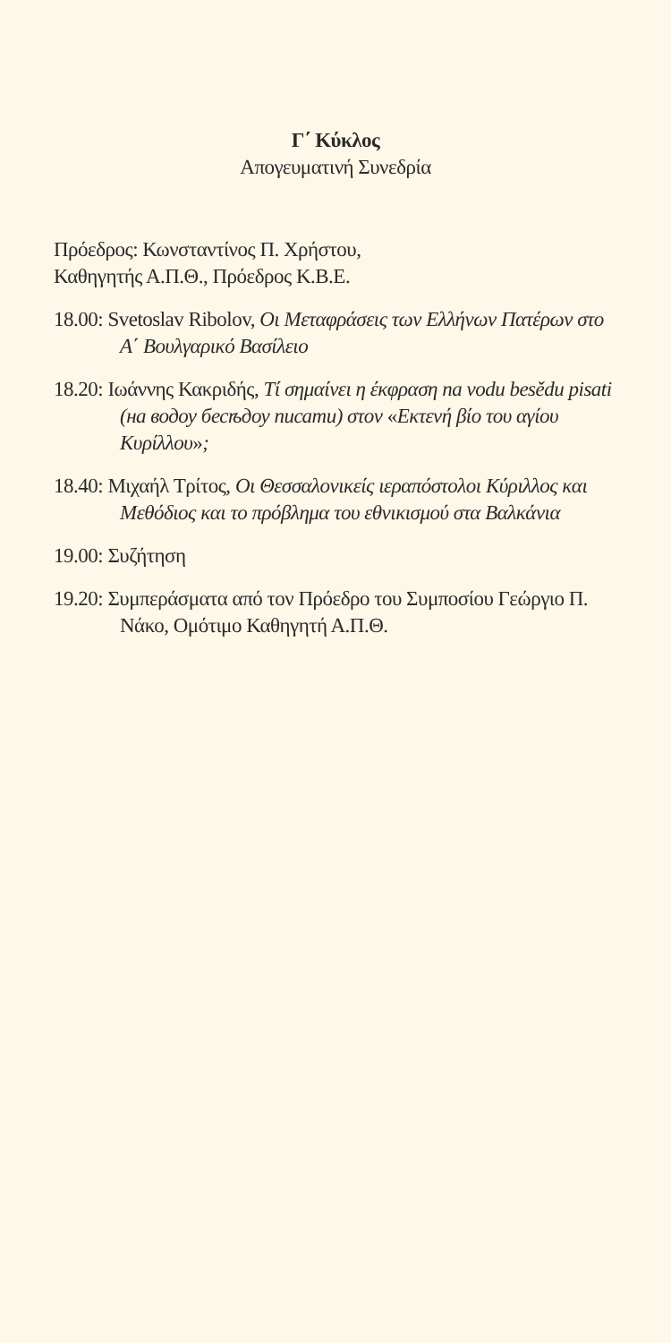Γ΄ Κύκλος
Απογευματινή Συνεδρία
Πρόεδρος: Κωνσταντίνος Π. Χρήστου,
Καθηγητής Α.Π.Θ., Πρόεδρος Κ.Β.Ε.
18.00: Svetoslav Ribolov, Οι Μεταφράσεις των Ελλήνων Πατέρων στο Α΄ Βουλγαρικό Βασίλειο
18.20: Ιωάννης Κακριδής, Τί σημαίνει η έκφραση na vodu besědu pisati (на водоу бесѣдоу писати) στον «Εκτενή βίο του αγίου Κυρίλλου»;
18.40: Μιχαήλ Τρίτος, Οι Θεσσαλονικείς ιεραπόστολοι Κύριλλος και Μεθόδιος και το πρόβλημα του εθνικισμού στα Βαλκάνια
19.00: Συζήτηση
19.20: Συμπεράσματα από τον Πρόεδρο του Συμποσίου Γεώργιο Π. Νάκο, Ομότιμο Καθηγητή Α.Π.Θ.